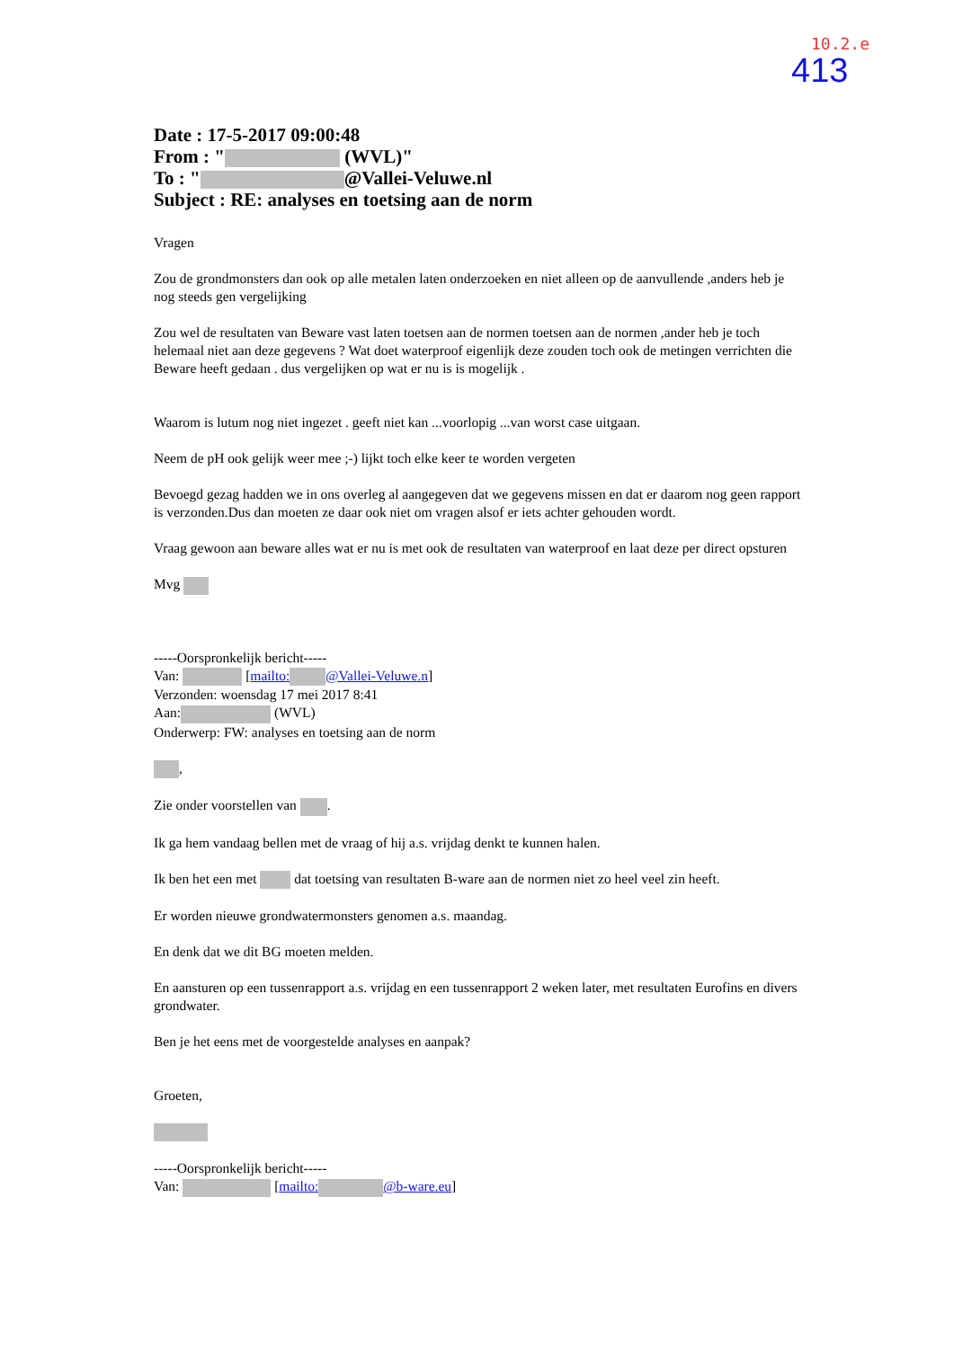10.2.e
413
Date : 17-5-2017 09:00:48
From : " (WVL)"
To : " @Vallei-Veluwe.nl
Subject : RE: analyses en toetsing aan de norm
Vragen
Zou de grondmonsters dan ook op alle metalen laten onderzoeken en niet alleen op de aanvullende ,anders heb je nog steeds gen vergelijking
Zou wel de resultaten van Beware vast laten toetsen aan de normen toetsen aan de normen ,ander heb je toch helemaal niet aan deze gegevens ? Wat doet waterproof eigenlijk deze zouden toch ook de metingen verrichten die Beware heeft gedaan . dus vergelijken op wat er nu is is mogelijk .
Waarom is lutum nog niet ingezet . geeft niet kan ...voorlopig ...van worst case uitgaan.
Neem de pH ook gelijk weer mee ;-) lijkt toch elke keer te worden vergeten
Bevoegd gezag hadden we in ons overleg al aangegeven dat we gegevens missen en dat er daarom nog geen rapport is verzonden.Dus dan moeten ze daar ook niet om vragen alsof er iets achter gehouden wordt.
Vraag gewoon aan beware alles wat er nu is met ook de resultaten van waterproof en laat deze per direct opsturen
Mvg
-----Oorspronkelijk bericht-----
Van: [mailto: @Vallei-Veluwe.n]
Verzonden: woensdag 17 mei 2017 8:41
Aan: (WVL)
Onderwerp: FW: analyses en toetsing aan de norm
,
Zie onder voorstellen van .
Ik ga hem vandaag bellen met de vraag of hij a.s. vrijdag denkt te kunnen halen.
Ik ben het een met dat toetsing van resultaten B-ware aan de normen niet zo heel veel zin heeft.
Er worden nieuwe grondwatermonsters genomen a.s. maandag.
En denk dat we dit BG moeten melden.
En aansturen op een tussenrapport a.s. vrijdag en een tussenrapport 2 weken later, met resultaten Eurofins en divers grondwater.
Ben je het eens met de voorgestelde analyses en aanpak?
Groeten,
-----Oorspronkelijk bericht-----
Van: [mailto: @b-ware.eu]